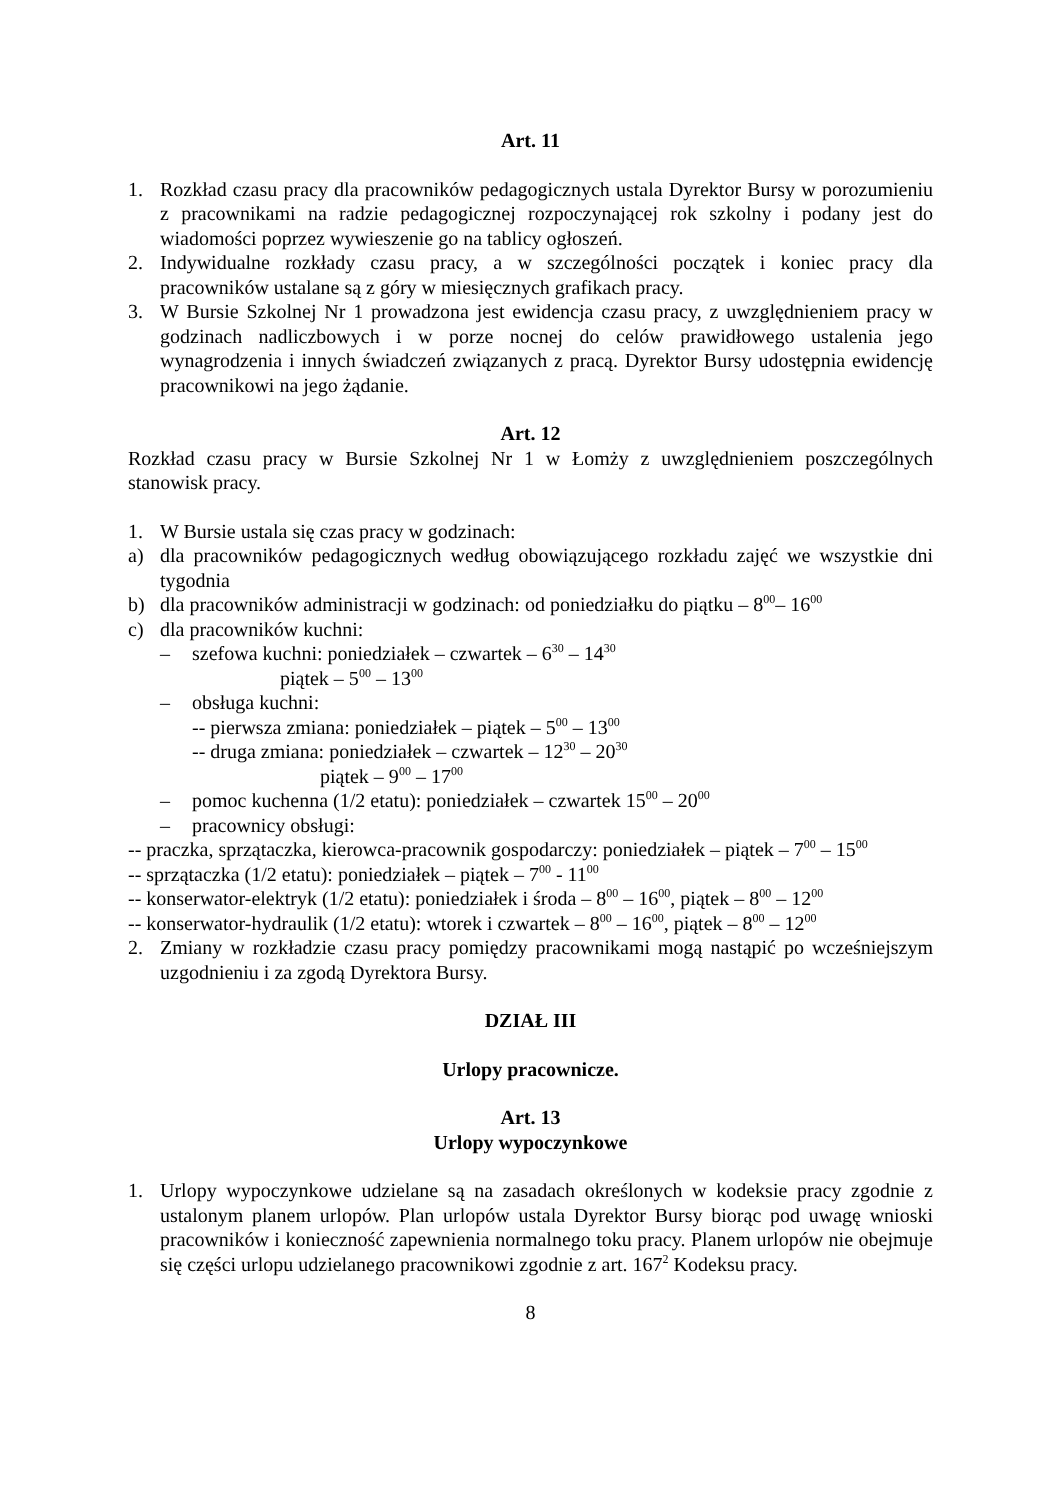Art. 11
1. Rozkład czasu pracy dla pracowników pedagogicznych ustala Dyrektor Bursy w porozumieniu z pracownikami na radzie pedagogicznej rozpoczynającej rok szkolny i podany jest do wiadomości poprzez wywieszenie go na tablicy ogłoszeń.
2. Indywidualne rozkłady czasu pracy, a w szczególności początek i koniec pracy dla pracowników ustalane są z góry w miesięcznych grafikach pracy.
3. W Bursie Szkolnej Nr 1 prowadzona jest ewidencja czasu pracy, z uwzględnieniem pracy w godzinach nadliczbowych i w porze nocnej do celów prawidłowego ustalenia jego wynagrodzenia i innych świadczeń związanych z pracą. Dyrektor Bursy udostępnia ewidencję pracownikowi na jego żądanie.
Art. 12
Rozkład czasu pracy w Bursie Szkolnej Nr 1 w Łomży z uwzględnieniem poszczególnych stanowisk pracy.
1. W Bursie ustala się czas pracy w godzinach:
a) dla pracowników pedagogicznych według obowiązującego rozkładu zajęć we wszystkie dni tygodnia
b) dla pracowników administracji w godzinach: od poniedziałku do piątku – 8<sup>00</sup>– 16<sup>00</sup>
c) dla pracowników kuchni:
– szefowa kuchni: poniedziałek – czwartek – 6<sup>30</sup> – 14<sup>30</sup>
piątek – 5<sup>00</sup> – 13<sup>00</sup>
– obsługa kuchni:
-- pierwsza zmiana: poniedziałek – piątek – 5<sup>00</sup> – 13<sup>00</sup>
-- druga zmiana: poniedziałek – czwartek – 12<sup>30</sup> – 20<sup>30</sup>
piątek – 9<sup>00</sup> – 17<sup>00</sup>
– pomoc kuchenna (1/2 etatu): poniedziałek – czwartek 15<sup>00</sup> – 20<sup>00</sup>
– pracownicy obsługi:
-- praczka, sprzątaczka, kierowca-pracownik gospodarczy: poniedziałek – piątek – 7<sup>00</sup> – 15<sup>00</sup>
-- sprzątaczka (1/2 etatu): poniedziałek – piątek – 7<sup>00</sup> - 11<sup>00</sup>
-- konserwator-elektryk (1/2 etatu): poniedziałek i środa – 8<sup>00</sup> – 16<sup>00</sup>, piątek – 8<sup>00</sup> – 12<sup>00</sup>
-- konserwator-hydraulik (1/2 etatu): wtorek i czwartek – 8<sup>00</sup> – 16<sup>00</sup>, piątek – 8<sup>00</sup> – 12<sup>00</sup>
2. Zmiany w rozkładzie czasu pracy pomiędzy pracownikami mogą nastąpić po wcześniejszym uzgodnieniu i za zgodą Dyrektora Bursy.
DZIAŁ III
Urlopy pracownicze.
Art. 13
Urlopy wypoczynkowe
1. Urlopy wypoczynkowe udzielane są na zasadach określonych w kodeksie pracy zgodnie z ustalonym planem urlopów. Plan urlopów ustala Dyrektor Bursy biorąc pod uwagę wnioski pracowników i konieczność zapewnienia normalnego toku pracy. Planem urlopów nie obejmuje się części urlopu udzielanego pracownikowi zgodnie z art. 167<sup>2</sup> Kodeksu pracy.
8